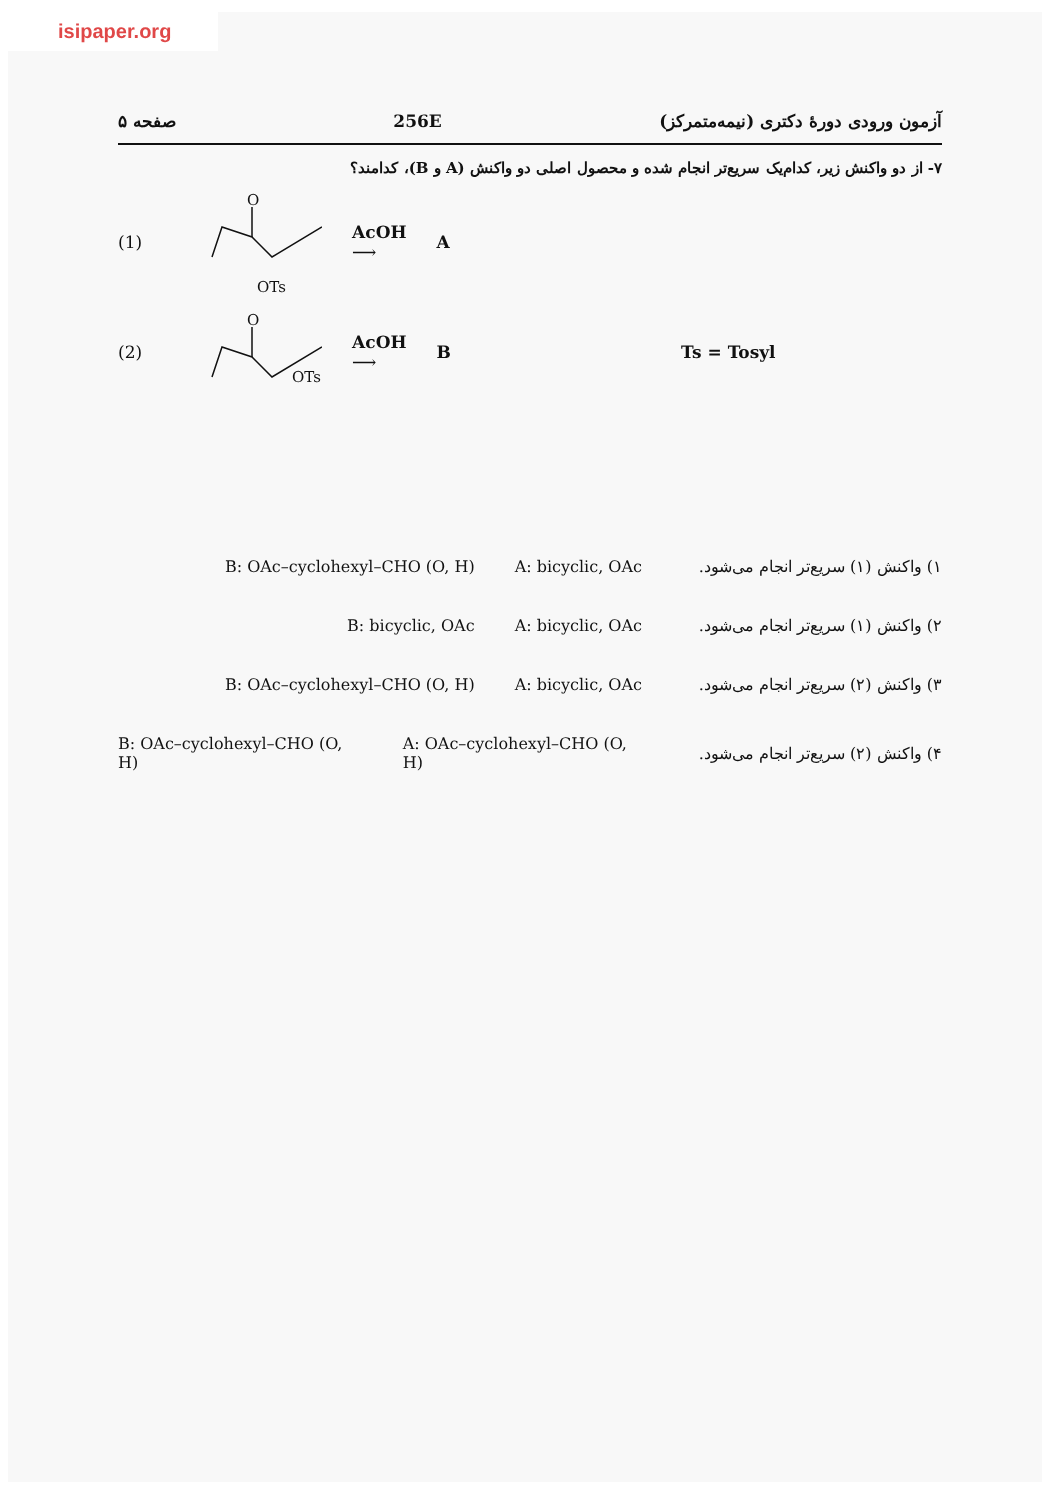isipaper.org
صفحه ۵ 256E آزمون ورودی دورهٔ دکتری (نیمه‌متمرکز)
۷- از دو واکنش زیر، کدام‌یک سریع‌تر انجام شده و محصول اصلی دو واکنش (A و B)، کدامند؟
(1)
O
OTs
AcOH
⟶ A
(2)
O
OTs
AcOH
⟶ B Ts = Tosyl
۱) واکنش (۱) سریع‌تر انجام می‌شود. A: bicyclic, OAc B: OAc–cyclohexyl–CHO (O, H)
۲) واکنش (۱) سریع‌تر انجام می‌شود. A: bicyclic, OAc B: bicyclic, OAc
۳) واکنش (۲) سریع‌تر انجام می‌شود. A: bicyclic, OAc B: OAc–cyclohexyl–CHO (O, H)
۴) واکنش (۲) سریع‌تر انجام می‌شود. A: OAc–cyclohexyl–CHO (O, H) B: OAc–cyclohexyl–CHO (O, H)